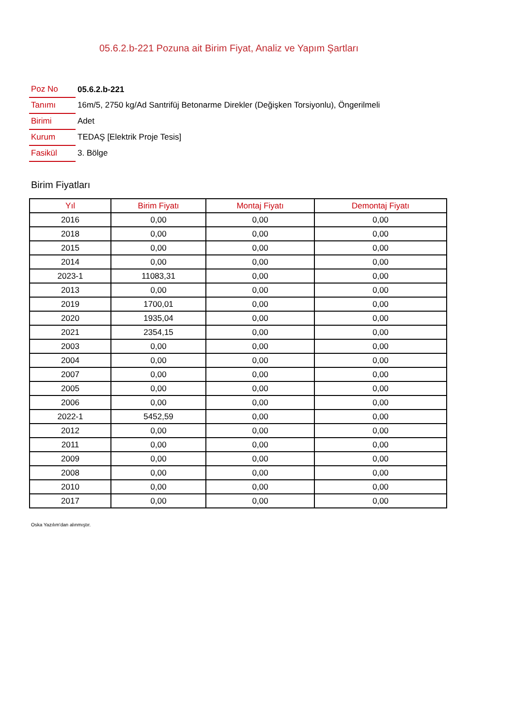05.6.2.b-221 Pozuna ait Birim Fiyat, Analiz ve Yapım Şartları
| Poz No | 05.6.2.b-221 |
| Tanımı | 16m/5, 2750 kg/Ad Santrifüj Betonarme Direkler (Değişken Torsiyonlu), Öngerilmeli |
| Birimi | Adet |
| Kurum | TEDAŞ [Elektrik Proje Tesis] |
| Fasikül | 3. Bölge |
Birim Fiyatları
| Yıl | Birim Fiyatı | Montaj Fiyatı | Demontaj Fiyatı |
| --- | --- | --- | --- |
| 2016 | 0,00 | 0,00 | 0,00 |
| 2018 | 0,00 | 0,00 | 0,00 |
| 2015 | 0,00 | 0,00 | 0,00 |
| 2014 | 0,00 | 0,00 | 0,00 |
| 2023-1 | 11083,31 | 0,00 | 0,00 |
| 2013 | 0,00 | 0,00 | 0,00 |
| 2019 | 1700,01 | 0,00 | 0,00 |
| 2020 | 1935,04 | 0,00 | 0,00 |
| 2021 | 2354,15 | 0,00 | 0,00 |
| 2003 | 0,00 | 0,00 | 0,00 |
| 2004 | 0,00 | 0,00 | 0,00 |
| 2007 | 0,00 | 0,00 | 0,00 |
| 2005 | 0,00 | 0,00 | 0,00 |
| 2006 | 0,00 | 0,00 | 0,00 |
| 2022-1 | 5452,59 | 0,00 | 0,00 |
| 2012 | 0,00 | 0,00 | 0,00 |
| 2011 | 0,00 | 0,00 | 0,00 |
| 2009 | 0,00 | 0,00 | 0,00 |
| 2008 | 0,00 | 0,00 | 0,00 |
| 2010 | 0,00 | 0,00 | 0,00 |
| 2017 | 0,00 | 0,00 | 0,00 |
Oska Yazılım'dan alınmıştır.